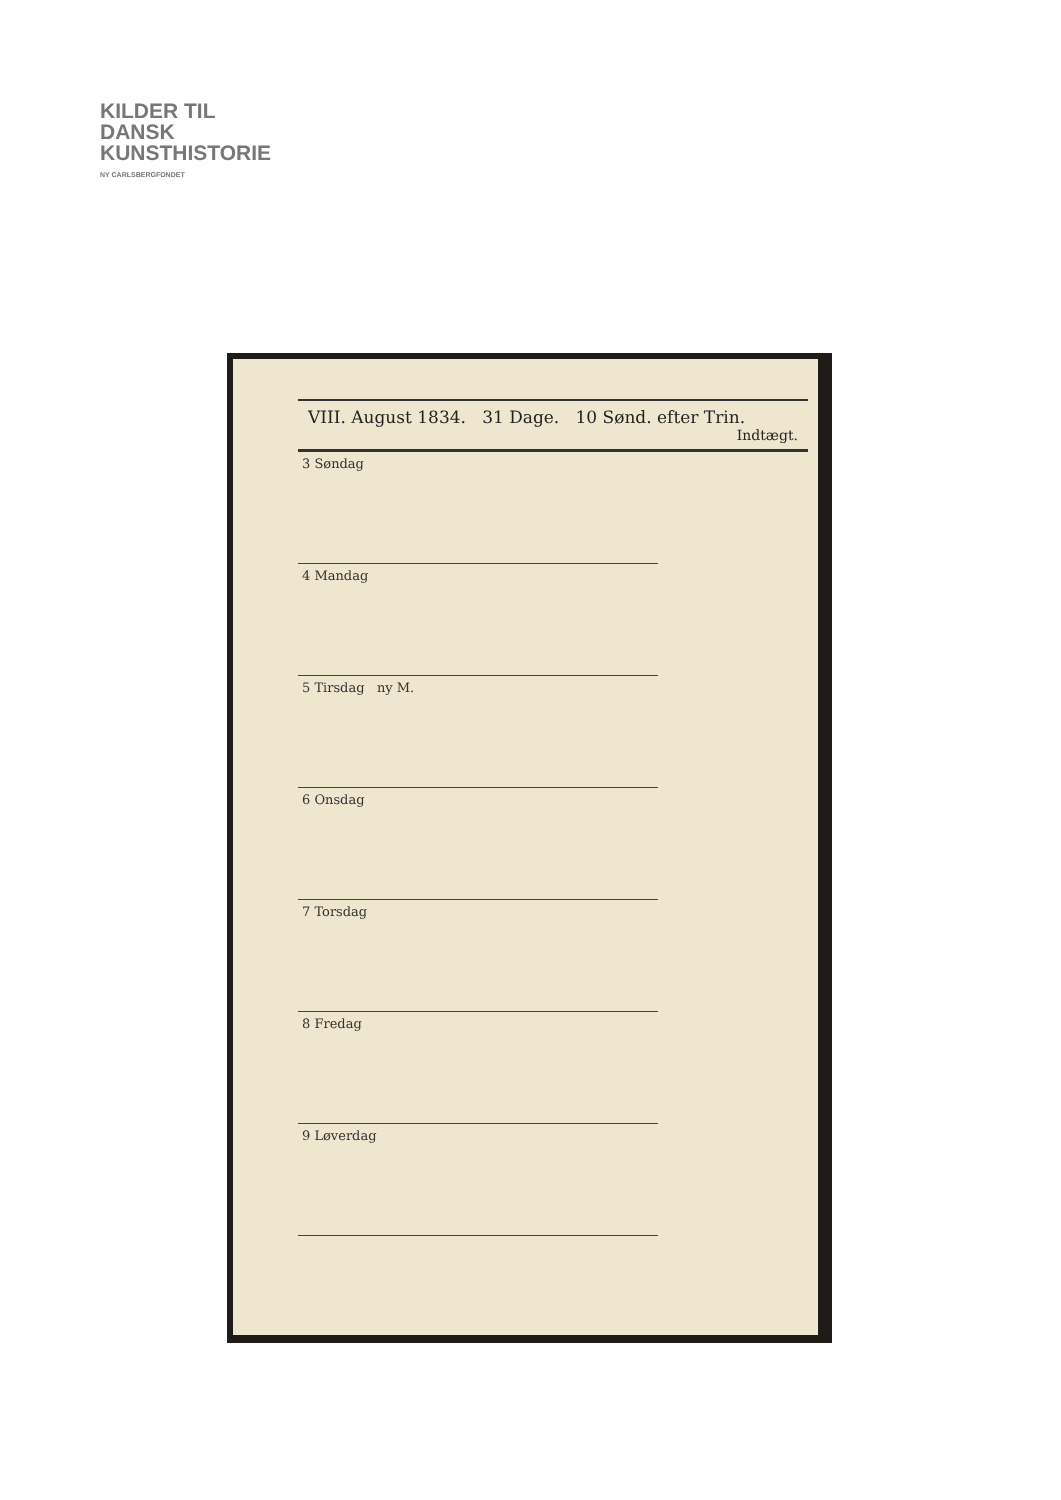KILDER TIL
DANSK
KUNSTHISTORIE
NY CARLSBERGFONDET
VIII. August 1834. 31 Dage. 10 Sønd. efter Trin.
Indtægt.
3 Søndag
4 Mandag
5 Tirsdag ny M.
6 Onsdag
7 Torsdag
8 Fredag
9 Løverdag